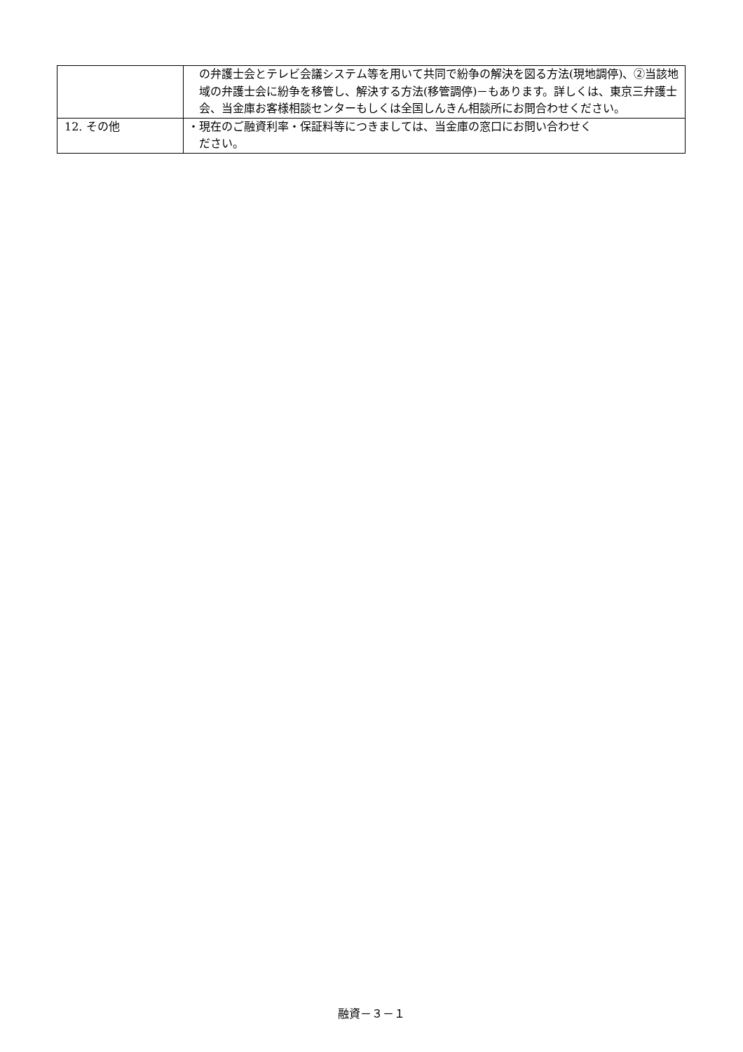| | の弁護士会とテレビ会議システム等を用いて共同で紛争の解決を図る方法(現地調停)、②当該地域の弁護士会に紛争を移管し、解決する方法(移管調停)－もあります。詳しくは、東京三弁護士会、当金庫お客様相談センターもしくは全国しんきん相談所にお問合わせください。 |
| 12. その他 | ・現在のご融資利率・保証料等につきましては、当金庫の窓口にお問い合わせく ださい。 |
融資－３－１